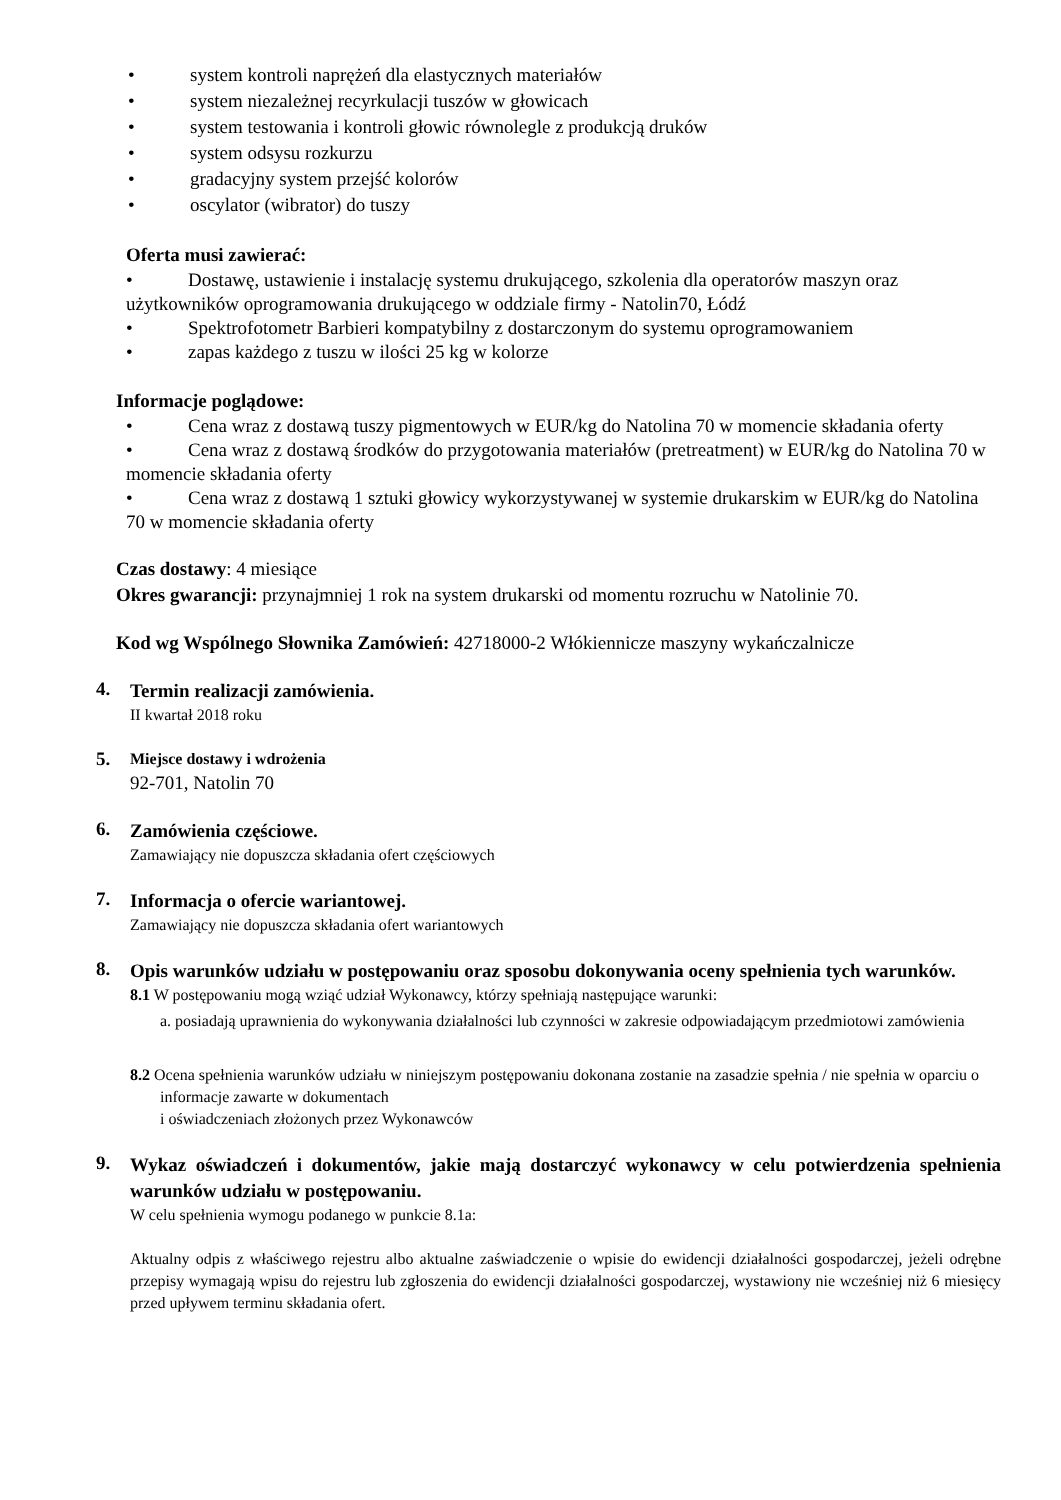• system kontroli naprężeń dla elastycznych materiałów
• system niezależnej recyrkulacji tuszów w głowicach
• system testowania i kontroli głowic równolegle z produkcją druków
• system odsysu rozkurzu
• gradacyjny system przejść kolorów
• oscylator (wibrator) do tuszy
Oferta musi zawierać:
• Dostawę, ustawienie i instalację systemu drukującego, szkolenia dla operatorów maszyn oraz użytkowników oprogramowania drukującego w oddziale firmy - Natolin70, Łódź
• Spektrofotometr Barbieri kompatybilny z dostarczonym do systemu oprogramowaniem
• zapas każdego z tuszu w ilości 25 kg w kolorze
Informacje poglądowe:
• Cena wraz z dostawą tuszy pigmentowych w EUR/kg do Natolina 70 w momencie składania oferty
• Cena wraz z dostawą środków do przygotowania materiałów (pretreatment) w EUR/kg do Natolina 70 w momencie składania oferty
• Cena wraz z dostawą 1 sztuki głowicy wykorzystywanej w systemie drukarskim w EUR/kg do Natolina 70 w momencie składania oferty
Czas dostawy: 4 miesiące
Okres gwarancji: przynajmniej 1 rok na system drukarski od momentu rozruchu w Natolinie 70.
Kod wg Wspólnego Słownika Zamówień: 42718000-2 Włókiennicze maszyny wykańczalnicze
4.
Termin realizacji zamówienia.
II kwartał 2018 roku
5.
Miejsce dostawy i wdrożenia
92-701, Natolin 70
6.
Zamówienia częściowe.
Zamawiający nie dopuszcza składania ofert częściowych
7.
Informacja o ofercie wariantowej.
Zamawiający nie dopuszcza składania ofert wariantowych
8.
Opis warunków udziału w postępowaniu oraz sposobu dokonywania oceny spełnienia tych warunków.
8.1 W postępowaniu mogą wziąć udział Wykonawcy, którzy spełniają następujące warunki:
a. posiadają uprawnienia do wykonywania działalności lub czynności w zakresie odpowiadającym przedmiotowi zamówienia
8.2 Ocena spełnienia warunków udziału w niniejszym postępowaniu dokonana zostanie na zasadzie spełnia / nie spełnia w oparciu o informacje zawarte w dokumentach
i oświadczeniach złożonych przez Wykonawców
9.
Wykaz oświadczeń i dokumentów, jakie mają dostarczyć wykonawcy w celu potwierdzenia spełnienia warunków udziału w postępowaniu.
W celu spełnienia wymogu podanego w punkcie 8.1a:
Aktualny odpis z właściwego rejestru albo aktualne zaświadczenie o wpisie do ewidencji działalności gospodarczej, jeżeli odrębne przepisy wymagają wpisu do rejestru lub zgłoszenia do ewidencji działalności gospodarczej, wystawiony nie wcześniej niż 6 miesięcy przed upływem terminu składania ofert.